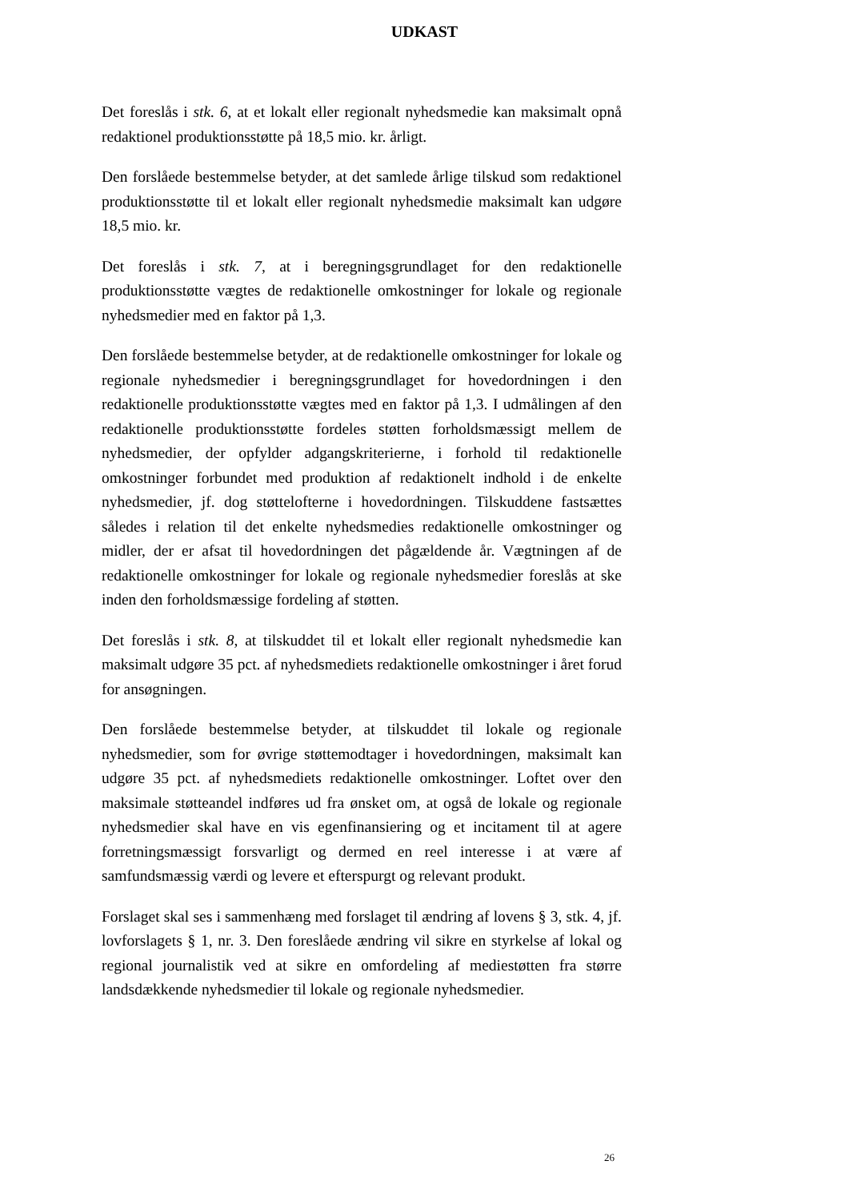UDKAST
Det foreslås i stk. 6, at et lokalt eller regionalt nyhedsmedie kan maksimalt opnå redaktionel produktionsstøtte på 18,5 mio. kr. årligt.
Den forslåede bestemmelse betyder, at det samlede årlige tilskud som redaktionel produktionsstøtte til et lokalt eller regionalt nyhedsmedie maksimalt kan udgøre 18,5 mio. kr.
Det foreslås i stk. 7, at i beregningsgrundlaget for den redaktionelle produktionsstøtte vægtes de redaktionelle omkostninger for lokale og regionale nyhedsmedier med en faktor på 1,3.
Den forslåede bestemmelse betyder, at de redaktionelle omkostninger for lokale og regionale nyhedsmedier i beregningsgrundlaget for hovedordningen i den redaktionelle produktionsstøtte vægtes med en faktor på 1,3. I udmålingen af den redaktionelle produktionsstøtte fordeles støtten forholdsmæssigt mellem de nyhedsmedier, der opfylder adgangskriterierne, i forhold til redaktionelle omkostninger forbundet med produktion af redaktionelt indhold i de enkelte nyhedsmedier, jf. dog støttelofterne i hovedordningen. Tilskuddene fastsættes således i relation til det enkelte nyhedsmedies redaktionelle omkostninger og midler, der er afsat til hovedordningen det pågældende år. Vægtningen af de redaktionelle omkostninger for lokale og regionale nyhedsmedier foreslås at ske inden den forholdsmæssige fordeling af støtten.
Det foreslås i stk. 8, at tilskuddet til et lokalt eller regionalt nyhedsmedie kan maksimalt udgøre 35 pct. af nyhedsmediets redaktionelle omkostninger i året forud for ansøgningen.
Den forslåede bestemmelse betyder, at tilskuddet til lokale og regionale nyhedsmedier, som for øvrige støttemodtager i hovedordningen, maksimalt kan udgøre 35 pct. af nyhedsmediets redaktionelle omkostninger. Loftet over den maksimale støtteandel indføres ud fra ønsket om, at også de lokale og regionale nyhedsmedier skal have en vis egenfinansiering og et incitament til at agere forretningsmæssigt forsvarligt og dermed en reel interesse i at være af samfundsmæssig værdi og levere et efterspurgt og relevant produkt.
Forslaget skal ses i sammenhæng med forslaget til ændring af lovens § 3, stk. 4, jf. lovforslagets § 1, nr. 3. Den foreslåede ændring vil sikre en styrkelse af lokal og regional journalistik ved at sikre en omfordeling af mediestøtten fra større landsdækkende nyhedsmedier til lokale og regionale nyhedsmedier.
26